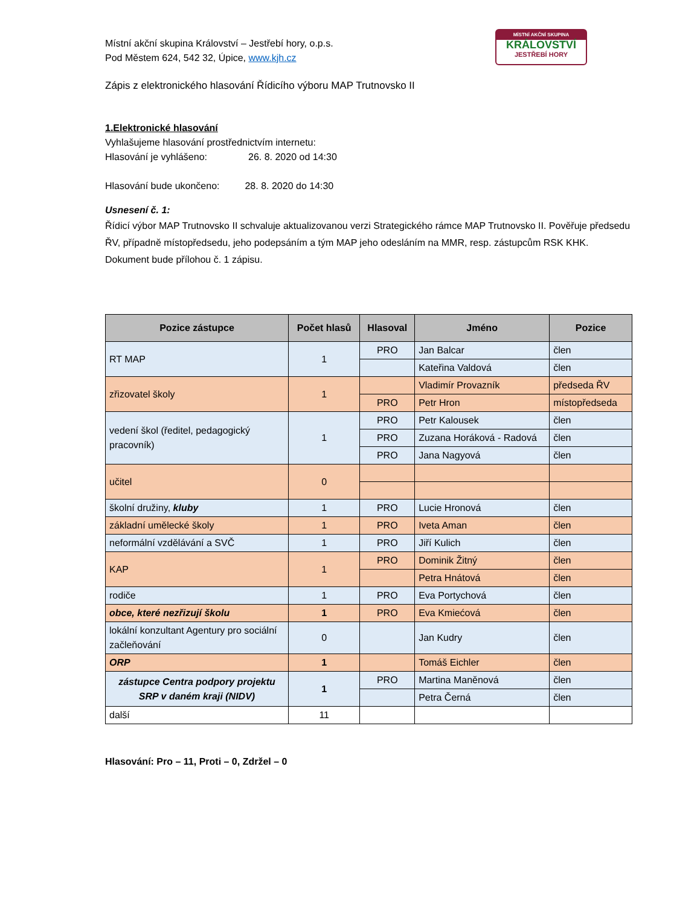MÍSTNÍ AKČNÍ SKUPINA
KRÁLOVSTVÍ
JESTŘEBÍ HORY
Místní akční skupina Království – Jestřebí hory, o.p.s.
Pod Městem 624, 542 32, Úpice, www.kjh.cz
Zápis z elektronického hlasování Řídicího výboru MAP Trutnovsko II
1.Elektronické hlasování
Vyhlašujeme hlasování prostřednictvím internetu:
Hlasování je vyhlášeno: 26. 8. 2020 od 14:30
Hlasování bude ukončeno: 28. 8. 2020 do 14:30
Usnesení č. 1:
Řídicí výbor MAP Trutnovsko II schvaluje aktualizovanou verzi Strategického rámce MAP Trutnovsko II. Pověřuje předsedu ŘV, případně místopředsedu, jeho podepsáním a tým MAP jeho odesláním na MMR, resp. zástupcům RSK KHK. Dokument bude přílohou č. 1 zápisu.
| Pozice zástupce | Počet hlasů | Hlasoval | Jméno | Pozice |
| --- | --- | --- | --- | --- |
| RT MAP | 1 | PRO | Jan Balcar | člen |
| | | | Kateřina Valdová | člen |
| zřizovatel školy | 1 | | Vladimír Provazník | předseda ŘV |
| | | PRO | Petr Hron | místopředseda |
| vedení škol (ředitel, pedagogický pracovník) | 1 | PRO | Petr Kalousek | člen |
| | | PRO | Zuzana Horáková - Radová | člen |
| | | PRO | Jana Nagyová | člen |
| učitel | 0 | | | |
| školní družiny, kluby | 1 | PRO | Lucie Hronová | člen |
| základní umělecké školy | 1 | PRO | Iveta Aman | člen |
| neformální vzdělávání a SVČ | 1 | PRO | Jiří Kulich | člen |
| KAP | 1 | PRO | Dominik Žitný | člen |
| | | | Petra Hnátová | člen |
| rodiče | 1 | PRO | Eva Portychová | člen |
| obce, které nezřizují školu | 1 | PRO | Eva Kmiećová | člen |
| lokální konzultant Agentury pro sociální začleňování | 0 | | Jan Kudry | člen |
| ORP | 1 | | Tomáš Eichler | člen |
| zástupce Centra podpory projektu SRP v daném kraji (NIDV) | 1 | PRO | Martina Maněnová | člen |
| | | | Petra Černá | člen |
| další | 11 | | | |
Hlasování: Pro – 11, Proti – 0, Zdržel – 0